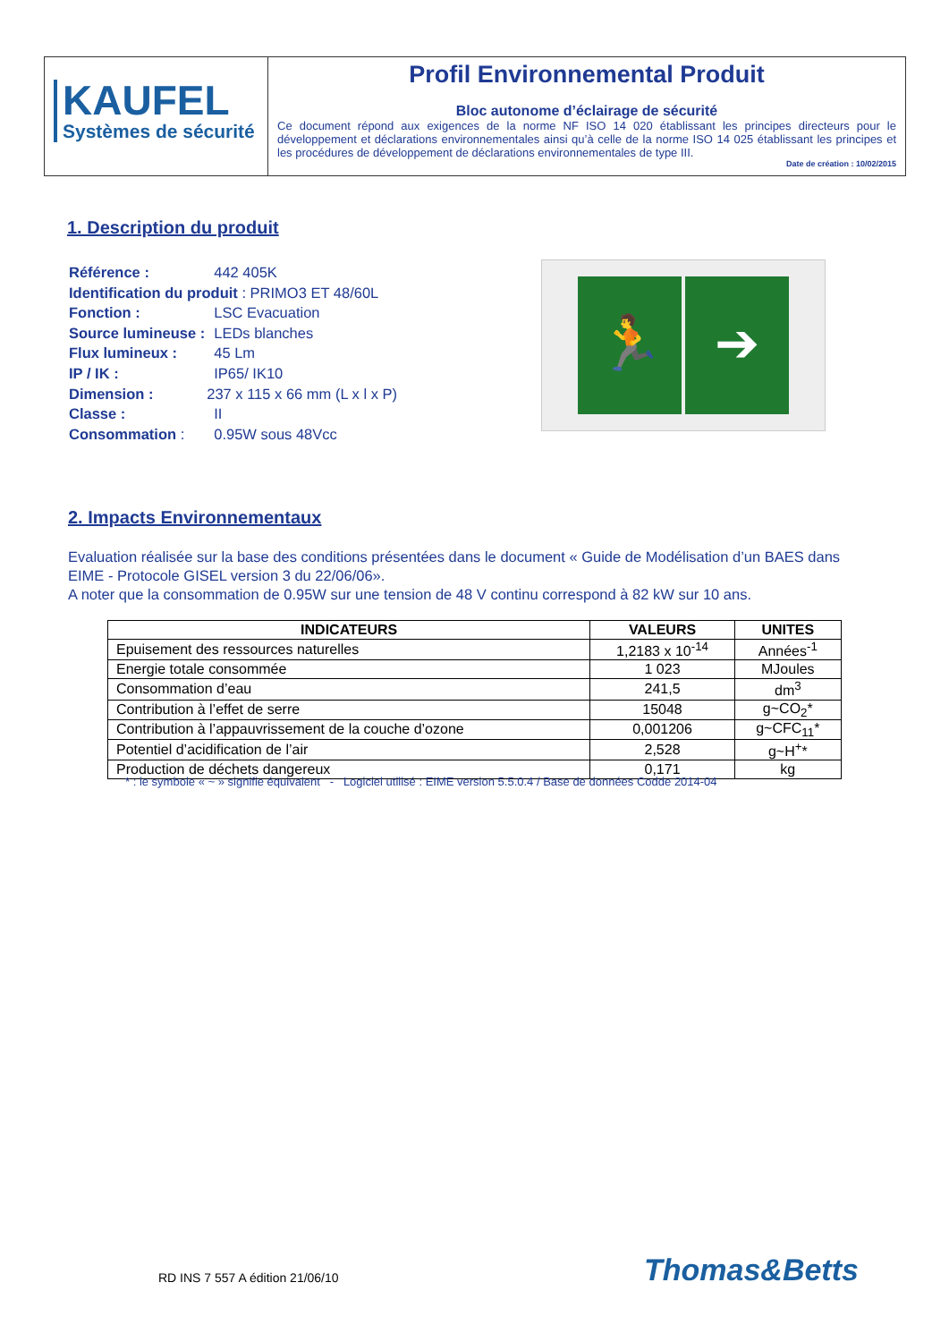KAUFEL
Systèmes de sécurité
Profil Environnemental Produit
Bloc autonome d’éclairage de sécurité
Ce document répond aux exigences de la norme NF ISO 14 020 établissant les principes directeurs pour le développement et déclarations environnementales ainsi qu’à celle de la norme ISO 14 025 établissant les principes et les procédures de développement de déclarations environnementales de type III.
Date de création : 10/02/2015
1. Description du produit
| Référence : | 442 405K |
| Identification du produit : PRIMO3 ET 48/60L | |
| Fonction : | LSC Evacuation |
| Source lumineuse : | LEDs blanches |
| Flux lumineux : | 45 Lm |
| IP / IK : | IP65/ IK10 |
| Dimension : | 237 x 115 x 66 mm (L x l x P) |
| Classe : | II |
| Consommation : | 0.95W sous 48Vcc |
🏃 ➔
2. Impacts Environnementaux
Evaluation réalisée sur la base des conditions présentées dans le document « Guide de Modélisation d’un BAES dans EIME - Protocole GISEL version 3 du 22/06/06».
A noter que la consommation de 0.95W sur une tension de 48 V continu correspond à 82 kW sur 10 ans.
| INDICATEURS | VALEURS | UNITES |
| --- | --- | --- |
| Epuisement des ressources naturelles | 1,2183 x 10<sup>-14</sup> | Années<sup>-1</sup> |
| Energie totale consommée | 1 023 | MJoules |
| Consommation d’eau | 241,5 | dm<sup>3</sup> |
| Contribution à l’effet de serre | 15048 | g~CO<sub>2</sub>* |
| Contribution à l’appauvrissement de la couche d’ozone | 0,001206 | g~CFC<sub>11</sub>* |
| Potentiel d’acidification de l’air | 2,528 | g~H<sup>+</sup>* |
| Production de déchets dangereux | 0,171 | kg |
* : le symbole « ~ » signifie équivalent - Logiciel utilisé : EIME version 5.5.0.4 / Base de données Codde 2014-04
RD INS 7 557 A édition 21/06/10
Thomas&Betts